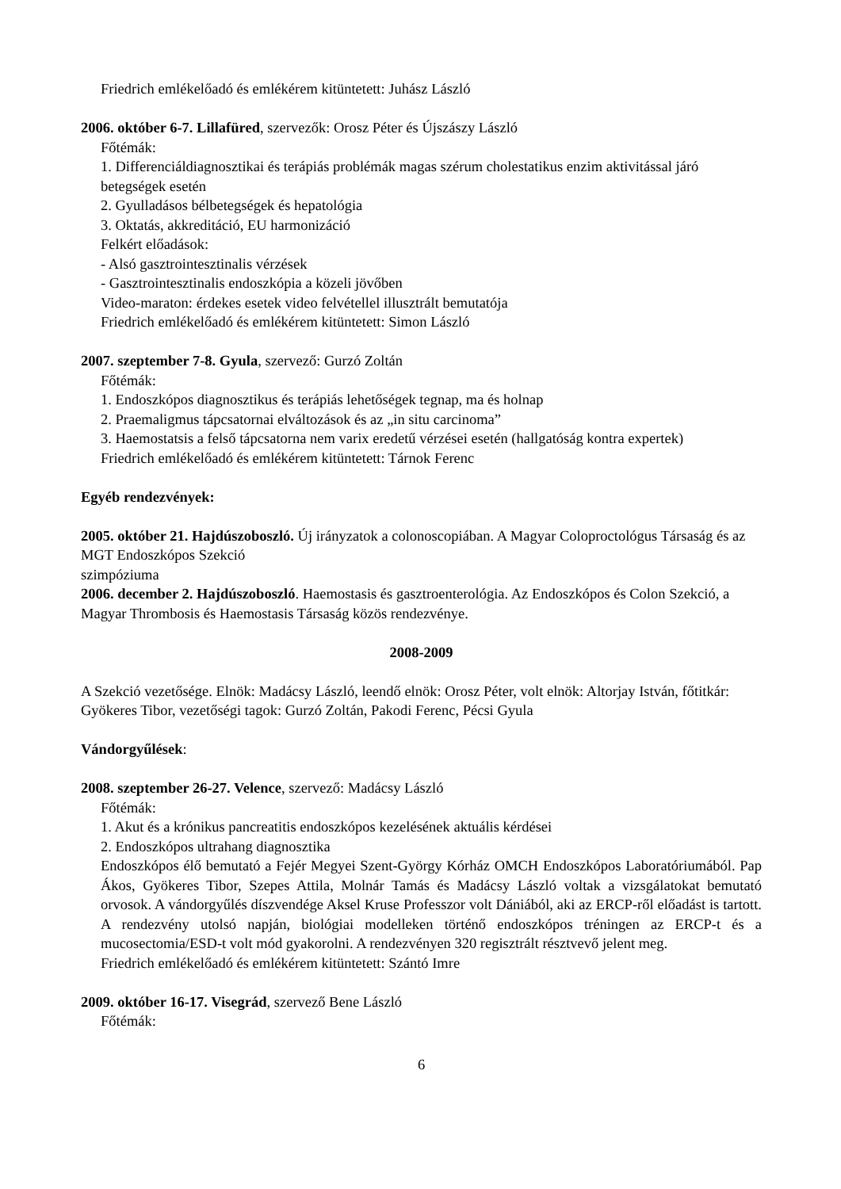Friedrich emlékelőadó és emlékérem kitüntetett: Juhász László
2006. október 6-7. Lillafüred, szervezők: Orosz Péter és Újszászy László
Főtémák:
1. Differenciáldiagnosztikai és terápiás problémák magas szérum cholestatikus enzim aktivitással járó betegségek esetén
2. Gyulladásos bélbetegségek és hepatológia
3. Oktatás, akkreditáció, EU harmonizáció
Felkért előadások:
- Alsó gasztrointesztinalis vérzések
- Gasztrointesztinalis endoszkópia a közeli jövőben
Video-maraton: érdekes esetek video felvétellel illusztrált bemutatója
Friedrich emlékelőadó és emlékérem kitüntetett: Simon László
2007. szeptember 7-8. Gyula, szervező: Gurzó Zoltán
Főtémák:
1. Endoszkópos diagnosztikus és terápiás lehetőségek tegnap, ma és holnap
2. Praemaligmus tápcsatornai elváltozások és az „in situ carcinoma”
3. Haemostatsis a felső tápcsatorna nem varix eredetű vérzései esetén (hallgatóság kontra expertek)
Friedrich emlékelőadó és emlékérem kitüntetett: Tárnok Ferenc
Egyéb rendezvények:
2005. október 21. Hajdúszoboszló. Új irányzatok a colonoscopiában. A Magyar Coloproctológus Társaság és az MGT Endoszkópos Szekció
szimpóziuma
2006. december 2. Hajdúszoboszló. Haemostasis és gasztroenterológia. Az Endoszkópos és Colon Szekció, a Magyar Thrombosis és Haemostasis Társaság közös rendezvénye.
2008-2009
A Szekció vezetősége. Elnök: Madácsy László, leendő elnök: Orosz Péter, volt elnök: Altorjay István, főtitkár: Gyökeres Tibor, vezetőségi tagok: Gurzó Zoltán, Pakodi Ferenc, Pécsi Gyula
Vándorgyűlések:
2008. szeptember 26-27. Velence, szervező: Madácsy László
Főtémák:
1. Akut és a krónikus pancreatitis endoszkópos kezelésének aktuális kérdései
2. Endoszkópos ultrahang diagnosztika
Endoszkópos élő bemutató a Fejér Megyei Szent-György Kórház OMCH Endoszkópos Laboratóriumából. Pap Ákos, Gyökeres Tibor, Szepes Attila, Molnár Tamás és Madácsy László voltak a vizsgálatokat bemutató orvosok. A vándorgyűlés díszvendége Aksel Kruse Professzor volt Dániából, aki az ERCP-ről előadást is tartott. A rendezvény utolsó napján, biológiai modelleken történő endoszkópos tréningen az ERCP-t és a mucosectomia/ESD-t volt mód gyakorolni. A rendezvényen 320 regisztrált résztvevő jelent meg.
Friedrich emlékelőadó és emlékérem kitüntetett: Szántó Imre
2009. október 16-17. Visegrád, szervező Bene László
Főtémák:
6